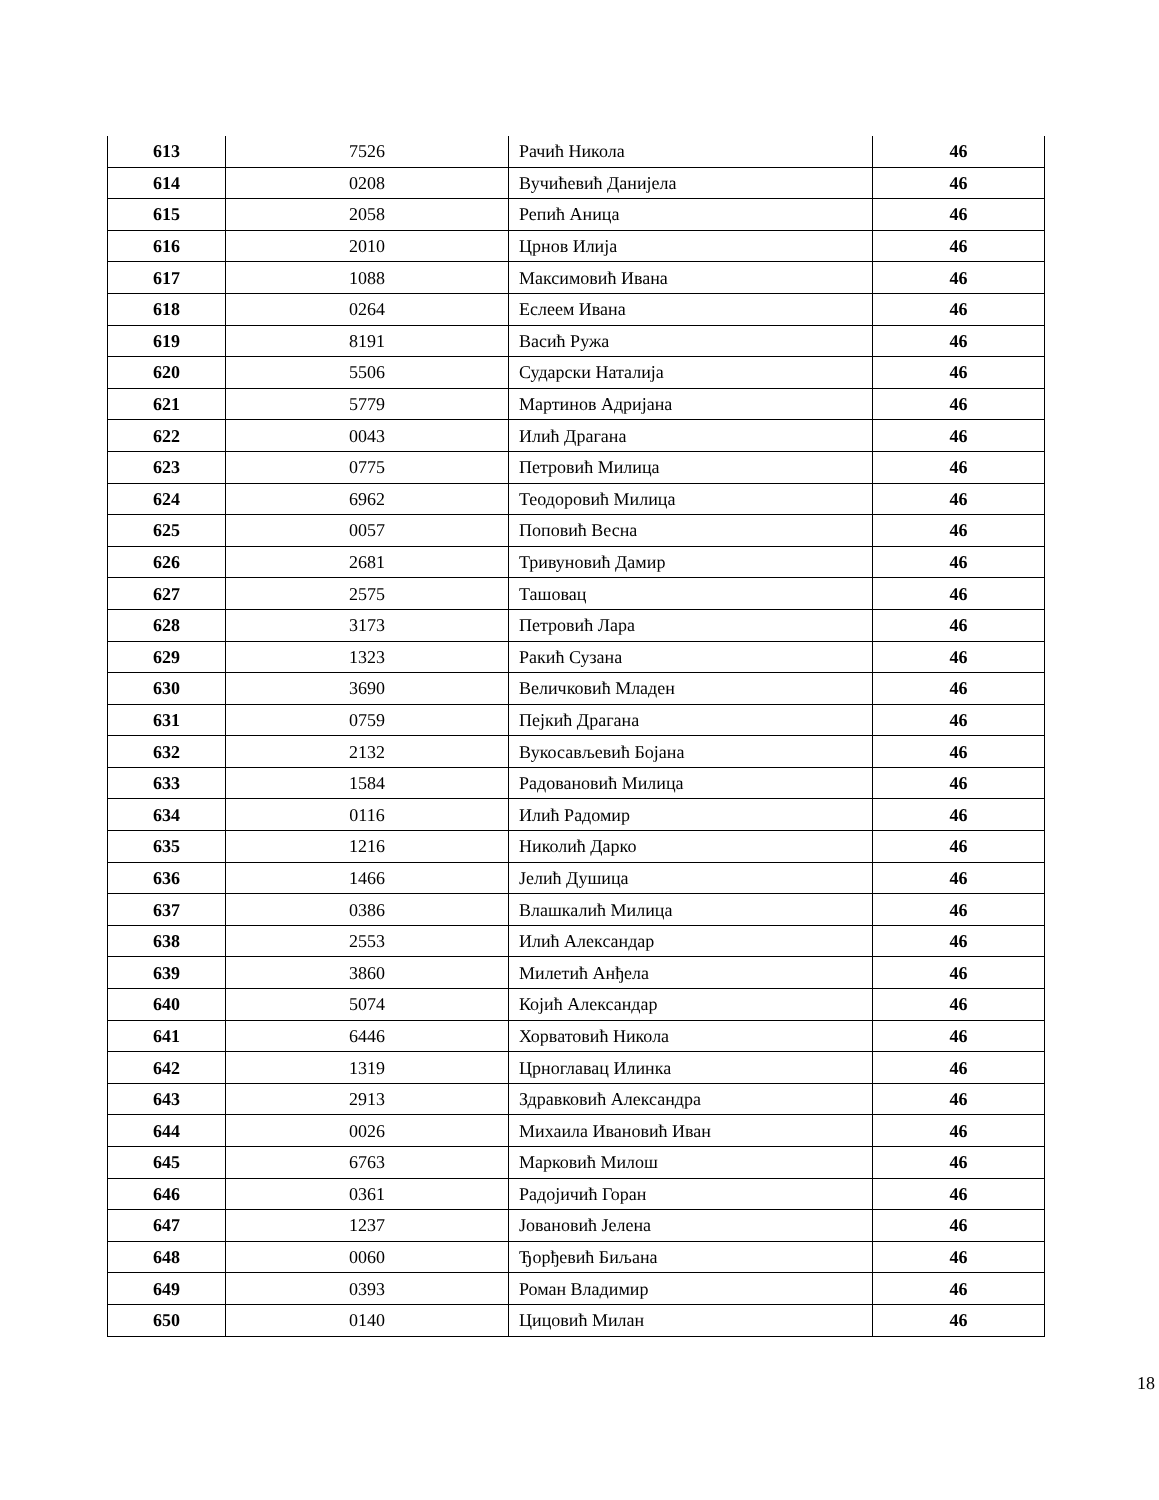| 613 | 7526 | Рачић Никола | 46 |
| 614 | 0208 | Вучићевић Данијела | 46 |
| 615 | 2058 | Репић Аница | 46 |
| 616 | 2010 | Црнов Илија | 46 |
| 617 | 1088 | Максимовић Ивана | 46 |
| 618 | 0264 | Еслеем Ивана | 46 |
| 619 | 8191 | Васић Ружа | 46 |
| 620 | 5506 | Сударски Наталија | 46 |
| 621 | 5779 | Мартинов Адријана | 46 |
| 622 | 0043 | Илић Драгана | 46 |
| 623 | 0775 | Петровић Милица | 46 |
| 624 | 6962 | Теодоровић Милица | 46 |
| 625 | 0057 | Поповић Весна | 46 |
| 626 | 2681 | Тривуновић Дамир | 46 |
| 627 | 2575 | Ташовац | 46 |
| 628 | 3173 | Петровић Лара | 46 |
| 629 | 1323 | Ракић Сузана | 46 |
| 630 | 3690 | Величковић Младен | 46 |
| 631 | 0759 | Пејкић Драгана | 46 |
| 632 | 2132 | Вукосављевић Бојана | 46 |
| 633 | 1584 | Радовановић Милица | 46 |
| 634 | 0116 | Илић Радомир | 46 |
| 635 | 1216 | Николић Дарко | 46 |
| 636 | 1466 | Јелић Душица | 46 |
| 637 | 0386 | Влашкалић Милица | 46 |
| 638 | 2553 | Илић Александар | 46 |
| 639 | 3860 | Милетић Анђела | 46 |
| 640 | 5074 | Којић Александар | 46 |
| 641 | 6446 | Хорватовић Никола | 46 |
| 642 | 1319 | Црноглавац Илинка | 46 |
| 643 | 2913 | Здравковић Александра | 46 |
| 644 | 0026 | Михаила Ивановић Иван | 46 |
| 645 | 6763 | Марковић Милош | 46 |
| 646 | 0361 | Радојичић Горан | 46 |
| 647 | 1237 | Јовановић Јелена | 46 |
| 648 | 0060 | Ђорђевић Биљана | 46 |
| 649 | 0393 | Роман Владимир | 46 |
| 650 | 0140 | Цицовић Милан | 46 |
18